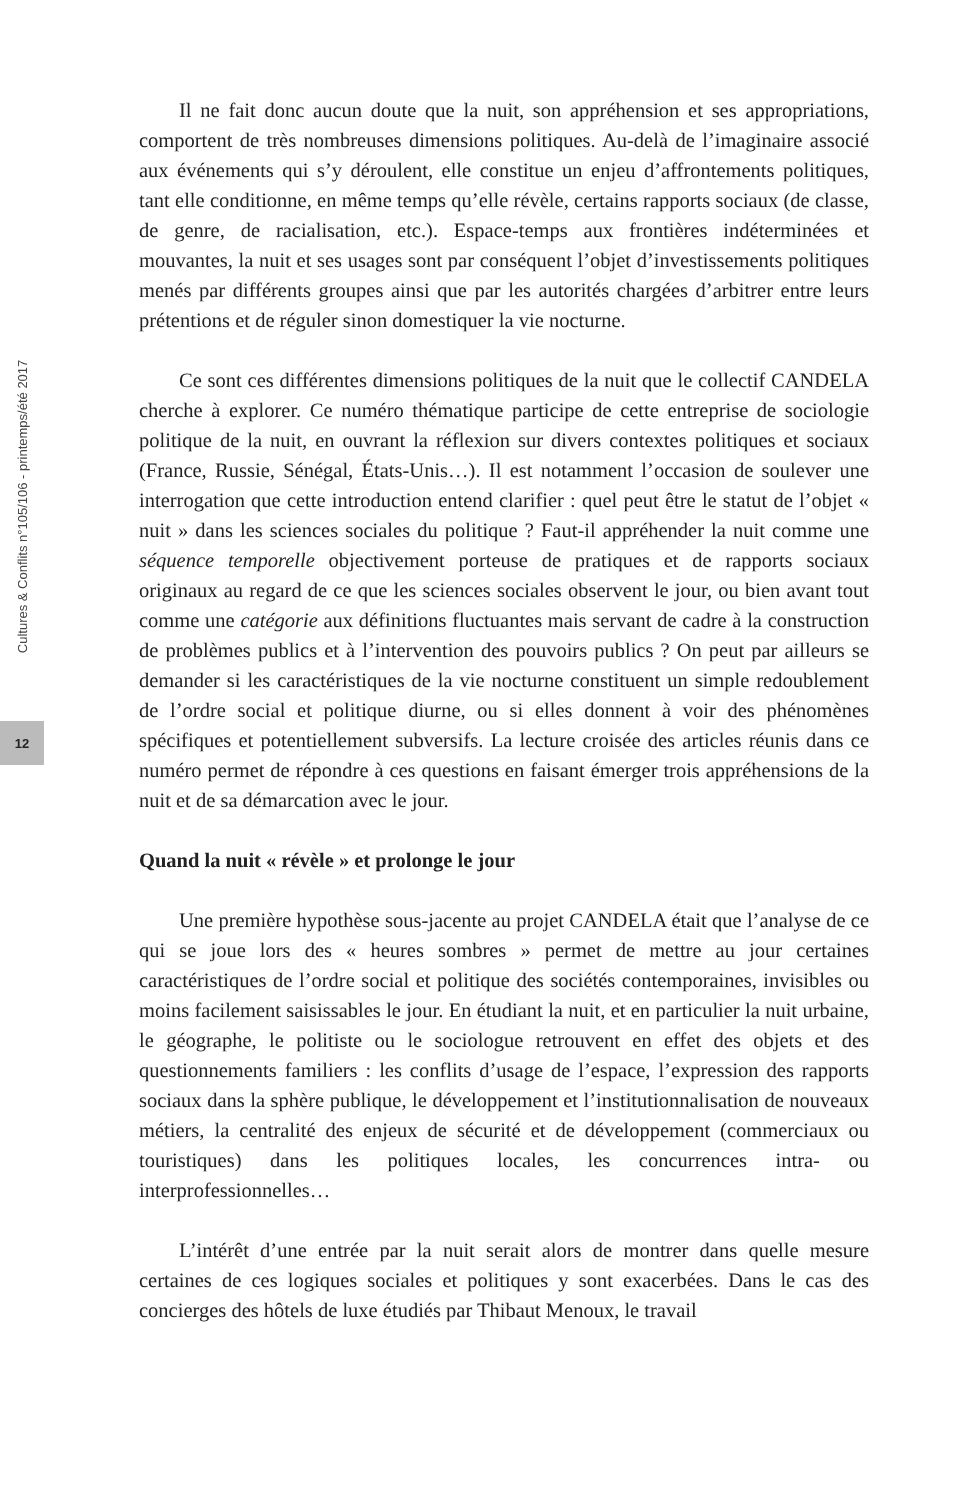Cultures & Conflits n°105/106 - printemps/été 2017
12
Il ne fait donc aucun doute que la nuit, son appréhension et ses appropriations, comportent de très nombreuses dimensions politiques. Au-delà de l’imaginaire associé aux événements qui s’y déroulent, elle constitue un enjeu d’affrontements politiques, tant elle conditionne, en même temps qu’elle révèle, certains rapports sociaux (de classe, de genre, de racialisation, etc.). Espace-temps aux frontières indéterminées et mouvantes, la nuit et ses usages sont par conséquent l’objet d’investissements politiques menés par différents groupes ainsi que par les autorités chargées d’arbitrer entre leurs prétentions et de réguler sinon domestiquer la vie nocturne.
Ce sont ces différentes dimensions politiques de la nuit que le collectif CANDELA cherche à explorer. Ce numéro thématique participe de cette entreprise de sociologie politique de la nuit, en ouvrant la réflexion sur divers contextes politiques et sociaux (France, Russie, Sénégal, États-Unis…). Il est notamment l’occasion de soulever une interrogation que cette introduction entend clarifier : quel peut être le statut de l’objet « nuit » dans les sciences sociales du politique ? Faut-il appréhender la nuit comme une séquence temporelle objectivement porteuse de pratiques et de rapports sociaux originaux au regard de ce que les sciences sociales observent le jour, ou bien avant tout comme une catégorie aux définitions fluctuantes mais servant de cadre à la construction de problèmes publics et à l’intervention des pouvoirs publics ? On peut par ailleurs se demander si les caractéristiques de la vie nocturne constituent un simple redoublement de l’ordre social et politique diurne, ou si elles donnent à voir des phénomènes spécifiques et potentiellement subversifs. La lecture croisée des articles réunis dans ce numéro permet de répondre à ces questions en faisant émerger trois appréhensions de la nuit et de sa démarcation avec le jour.
Quand la nuit « révèle » et prolonge le jour
Une première hypothèse sous-jacente au projet CANDELA était que l’analyse de ce qui se joue lors des « heures sombres » permet de mettre au jour certaines caractéristiques de l’ordre social et politique des sociétés contemporaines, invisibles ou moins facilement saisissables le jour. En étudiant la nuit, et en particulier la nuit urbaine, le géographe, le politiste ou le sociologue retrouvent en effet des objets et des questionnements familiers : les conflits d’usage de l’espace, l’expression des rapports sociaux dans la sphère publique, le développement et l’institutionnalisation de nouveaux métiers, la centralité des enjeux de sécurité et de développement (commerciaux ou touristiques) dans les politiques locales, les concurrences intra- ou interprofessionnelles…
L’intérêt d’une entrée par la nuit serait alors de montrer dans quelle mesure certaines de ces logiques sociales et politiques y sont exacerbées. Dans le cas des concierges des hôtels de luxe étudiés par Thibaut Menoux, le travail